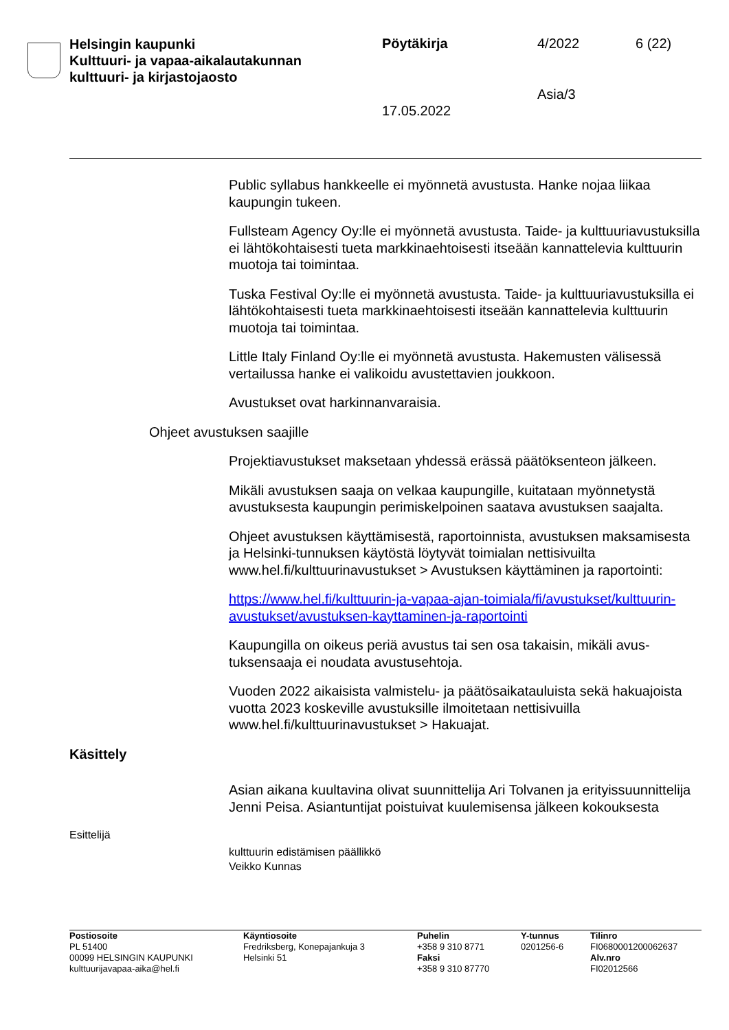Helsingin kaupunki
Kulttuuri- ja vapaa-aikalautakunnan
kulttuuri- ja kirjastojaosto
Pöytäkirja 4/2022 6 (22)
Asia/3
17.05.2022
Public syllabus hankkeelle ei myönnetä avustusta. Hanke nojaa liikaa kaupungin tukeen.
Fullsteam Agency Oy:lle ei myönnetä avustusta. Taide- ja kulttuuria­vustuksilla ei lähtökohtaisesti tueta markkinaehtoisesti itseään kannat­televia kulttuurin muotoja tai toimintaa.
Tuska Festival Oy:lle ei myönnetä avustusta. Taide- ja kulttuuriavus­tuksilla ei lähtökohtaisesti tueta markkinaehtoisesti itseään kannattele­via kulttuurin muotoja tai toimintaa.
Little Italy Finland Oy:lle ei myönnetä avustusta. Hakemusten välisessä vertailussa hanke ei valikoidu avustettavien joukkoon.
Avustukset ovat harkinnanvaraisia.
Ohjeet avustuksen saajille
Projektiavustukset maksetaan yhdessä erässä päätöksenteon jälkeen.
Mikäli avustuksen saaja on velkaa kaupungille, kuitataan myönnetystä avustuksesta kaupungin perimiskelpoinen saatava avustuksen saajalta.
Ohjeet avustuksen käyttämisestä, raportoinnista, avustuksen maksa­misesta ja Helsinki-tunnuksen käytöstä löytyvät toimialan nettisivuilta www.hel.fi/kulttuurinavustukset > Avustuksen käyttäminen ja raportoin­ti:
https://www.hel.fi/kulttuurin-ja-vapaa-ajan-toimiala/fi/avustukset/kulttuurin-avustukset/avustuksen-kayttaminen-ja-raportointi
Kaupungilla on oikeus periä avustus tai sen osa takaisin, mikäli avus­tuksensaaja ei noudata avustusehtoja.
Vuoden 2022 aikaisista valmistelu- ja päätösaikatauluista sekä hakua­joista vuotta 2023 koskeville avustuksille ilmoitetaan nettisivuilla www.hel.fi/kulttuurinavustukset > Hakuajat.
Käsittely
Asian aikana kuultavina olivat suunnittelija Ari Tolvanen ja erityissuun­nittelija Jenni Peisa. Asiantuntijat poistuivat kuulemisensa jälkeen ko­kouksesta
Esittelijä
kulttuurin edistämisen päällikkö
Veikko Kunnas
Postiosoite
PL 51400
00099 HELSINGIN KAUPUNKI
kulttuurijavapaa-aika@hel.fi
Käyntiosoite
Fredriksberg, Konepajankuja 3
Helsinki 51
Puhelin
+358 9 310 8771
Faksi
+358 9 310 87770
Y-tunnus
0201256-6
Tilinro
FI0680001200062637
Alv.nro
FI02012566